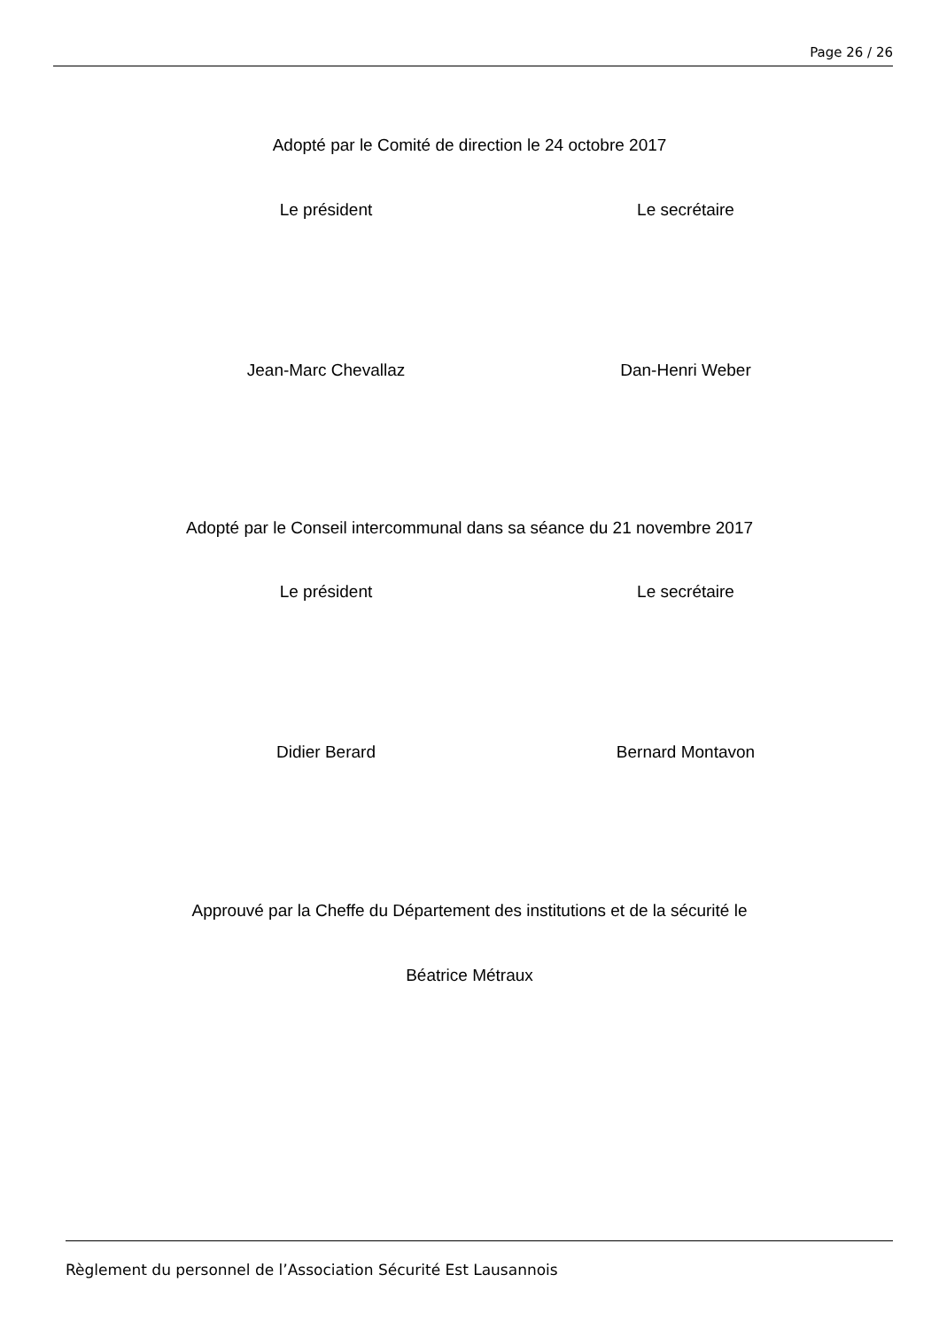Page 26 / 26
Adopté par le Comité de direction le 24 octobre 2017
Le président Le secrétaire
Jean-Marc Chevallaz Dan-Henri Weber
Adopté par le Conseil intercommunal dans sa séance du 21 novembre 2017
Le président Le secrétaire
Didier Berard Bernard Montavon
Approuvé par la Cheffe du Département des institutions et de la sécurité le
Béatrice Métraux
Règlement du personnel de l’Association Sécurité Est Lausannois